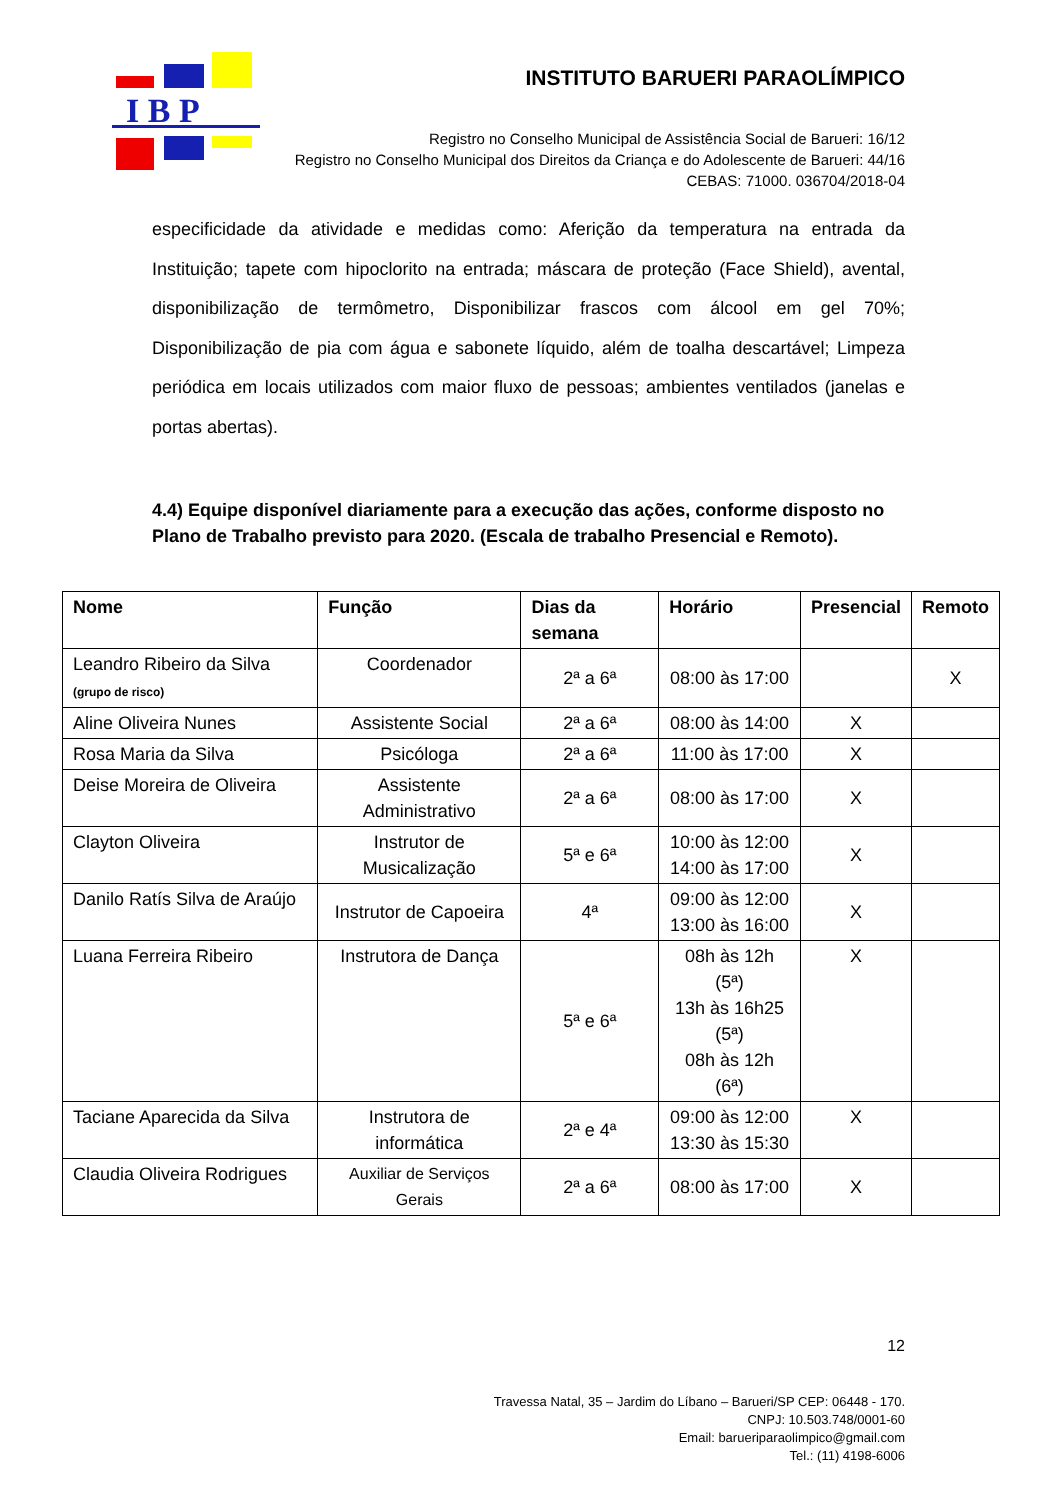I B P
INSTITUTO BARUERI PARAOLÍMPICO
Registro no Conselho Municipal de Assistência Social de Barueri: 16/12
Registro no Conselho Municipal dos Direitos da Criança e do Adolescente de Barueri: 44/16
CEBAS: 71000. 036704/2018-04
especificidade da atividade e medidas como: Aferição da temperatura na entrada da Instituição; tapete com hipoclorito na entrada; máscara de proteção (Face Shield), avental, disponibilização de termômetro, Disponibilizar frascos com álcool em gel 70%; Disponibilização de pia com água e sabonete líquido, além de toalha descartável; Limpeza periódica em locais utilizados com maior fluxo de pessoas; ambientes ventilados (janelas e portas abertas).
4.4) Equipe disponível diariamente para a execução das ações, conforme disposto no Plano de Trabalho previsto para 2020. (Escala de trabalho Presencial e Remoto).
| Nome | Função | Dias da semana | Horário | Presencial | Remoto |
| --- | --- | --- | --- | --- | --- |
| Leandro Ribeiro da Silva (grupo de risco) | Coordenador | 2ª a 6ª | 08:00 às 17:00 | | X |
| Aline Oliveira Nunes | Assistente Social | 2ª a 6ª | 08:00 às 14:00 | X | |
| Rosa Maria da Silva | Psicóloga | 2ª a 6ª | 11:00 às 17:00 | X | |
| Deise Moreira de Oliveira | Assistente Administrativo | 2ª a 6ª | 08:00 às 17:00 | X | |
| Clayton Oliveira | Instrutor de Musicalização | 5ª e 6ª | 10:00 às 12:00 14:00 às 17:00 | X | |
| Danilo Ratís Silva de Araújo | Instrutor de Capoeira | 4ª | 09:00 às 12:00 13:00 às 16:00 | X | |
| Luana Ferreira Ribeiro | Instrutora de Dança | 5ª e 6ª | 08h às 12h (5ª) 13h às 16h25 (5ª) 08h às 12h (6ª) | X | |
| Taciane Aparecida da Silva | Instrutora de informática | 2ª e 4ª | 09:00 às 12:00 13:30 às 15:30 | X | |
| Claudia Oliveira Rodrigues | Auxiliar de Serviços Gerais | 2ª a 6ª | 08:00 às 17:00 | X | |
12
Travessa Natal, 35 – Jardim do Líbano – Barueri/SP CEP: 06448 - 170.
CNPJ: 10.503.748/0001-60
Email: barueriparaolimpico@gmail.com
Tel.: (11) 4198-6006